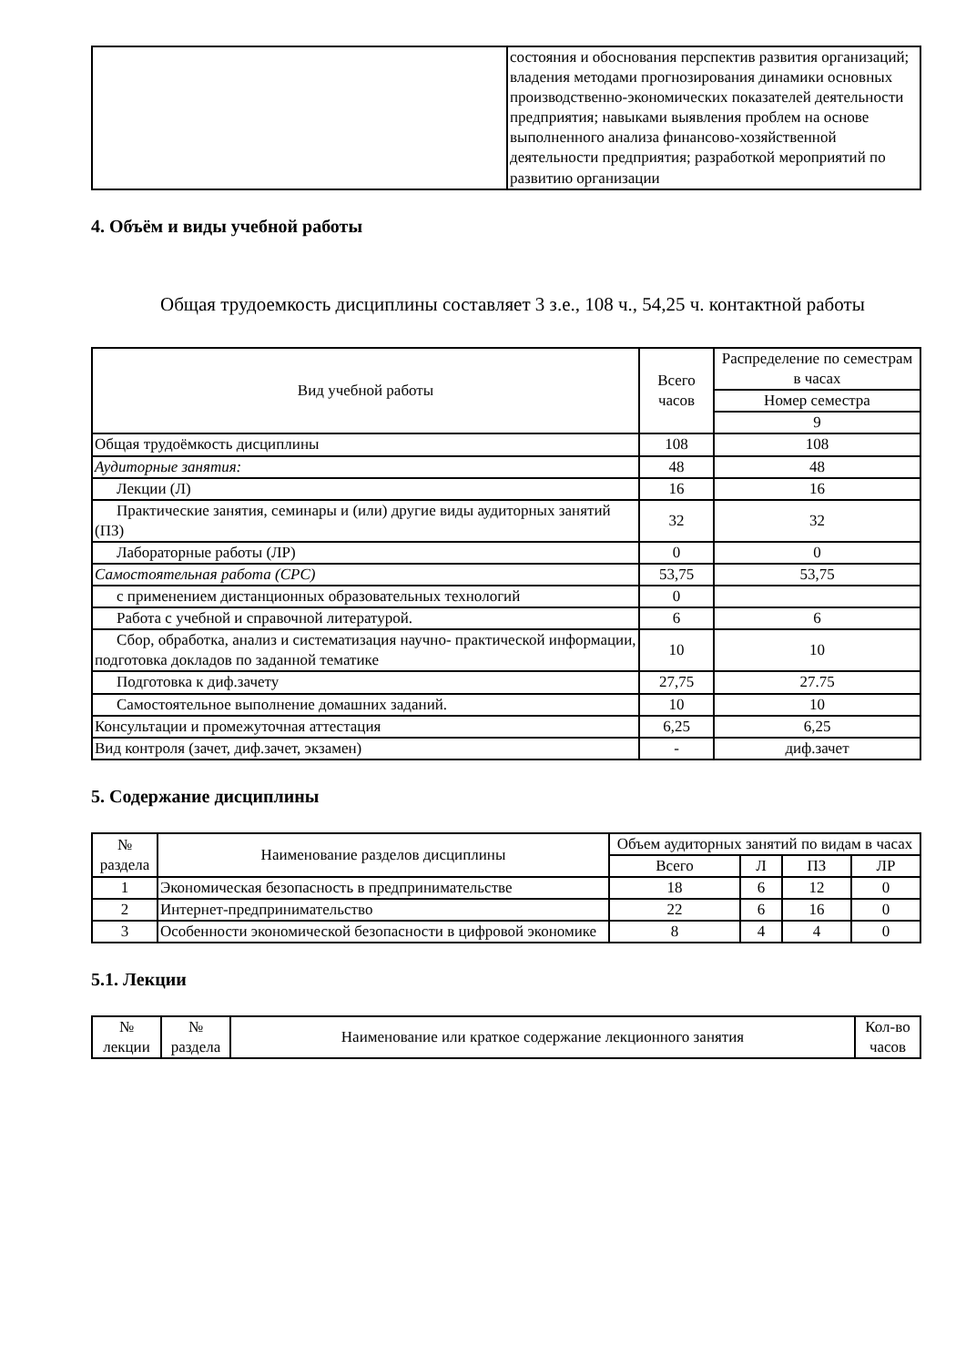| | состояния и обоснования перспектив развития организаций; владения методами прогнозирования динамики основных производственно-экономических показателей деятельности предприятия; навыками выявления проблем на основе выполненного анализа финансово-хозяйственной деятельности предприятия; разработкой мероприятий по развитию организации |
4. Объём и виды учебной работы
Общая трудоемкость дисциплины составляет 3 з.е., 108 ч., 54,25 ч. контактной работы
| Вид учебной работы | Всего часов | Распределение по семестрам в часах |
| --- | --- | --- |
| | | Номер семестра |
| | | 9 |
| Общая трудоёмкость дисциплины | 108 | 108 |
| Аудиторные занятия: | 48 | 48 |
| Лекции (Л) | 16 | 16 |
| Практические занятия, семинары и (или) другие виды аудиторных занятий (ПЗ) | 32 | 32 |
| Лабораторные работы (ЛР) | 0 | 0 |
| Самостоятельная работа (СРС) | 53,75 | 53,75 |
| с применением дистанционных образовательных технологий | 0 | |
| Работа с учебной и справочной литературой. | 6 | 6 |
| Сбор, обработка, анализ и систематизация научно- практической информации, подготовка докладов по заданной тематике | 10 | 10 |
| Подготовка к диф.зачету | 27,75 | 27.75 |
| Самостоятельное выполнение домашних заданий. | 10 | 10 |
| Консультации и промежуточная аттестация | 6,25 | 6,25 |
| Вид контроля (зачет, диф.зачет, экзамен) | - | диф.зачет |
5. Содержание дисциплины
| № раздела | Наименование разделов дисциплины | Объем аудиторных занятий по видам в часах | | | |
| --- | --- | --- | --- | --- | --- |
| | | Всего | Л | ПЗ | ЛР |
| 1 | Экономическая безопасность в предпринимательстве | 18 | 6 | 12 | 0 |
| 2 | Интернет-предпринимательство | 22 | 6 | 16 | 0 |
| 3 | Особенности экономической безопасности в цифровой экономике | 8 | 4 | 4 | 0 |
5.1. Лекции
| № лекции | № раздела | Наименование или краткое содержание лекционного занятия | Кол-во часов |
| --- | --- | --- | --- |